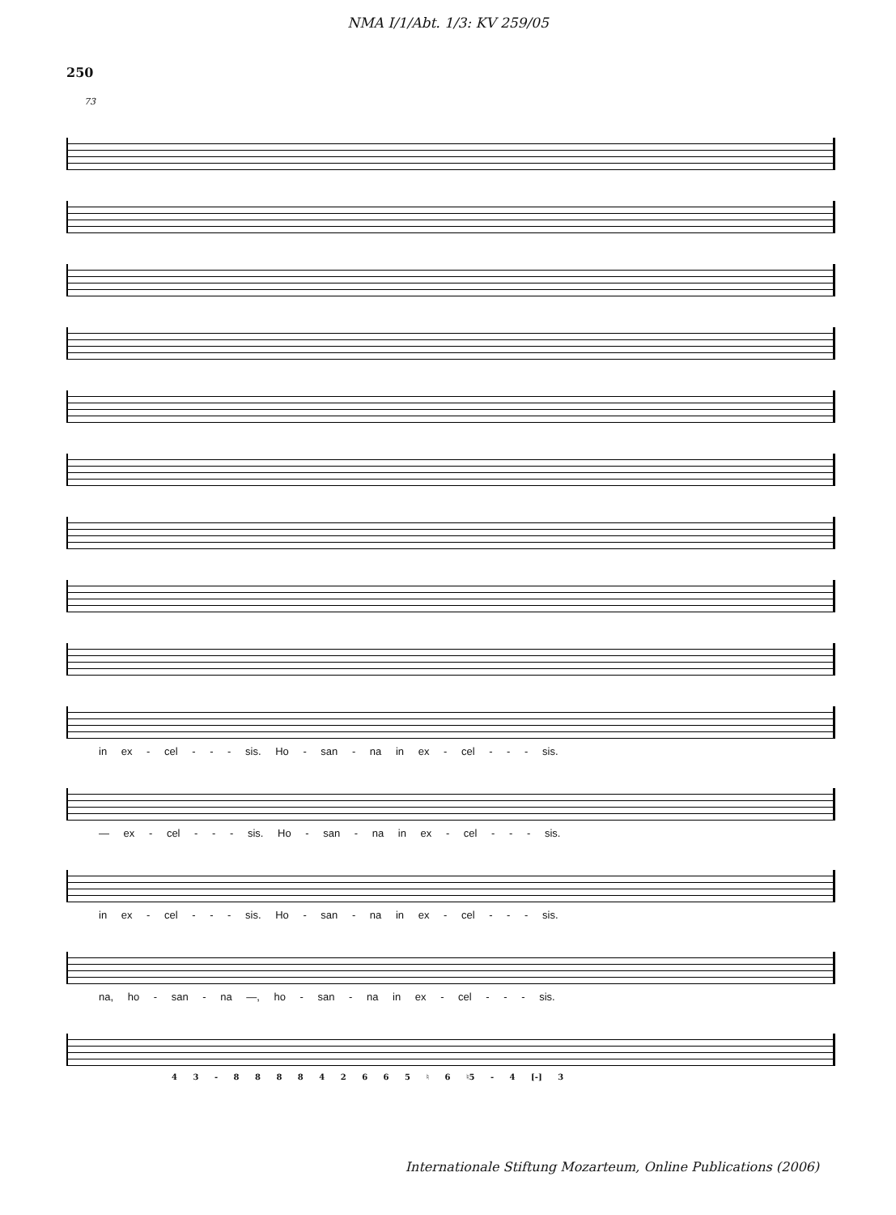NMA I/1/Abt. 1/3: KV 259/05
250
73
in ex - cel - - - sis. Ho - san - na in ex - cel - - - sis.
— ex - cel - - - sis. Ho - san - na in ex - cel - - - sis.
in ex - cel - - - sis. Ho - san - na in ex - cel - - - sis.
na, ho - san - na —, ho - san - na in ex - cel - - - sis.
4 3 - 8 8 8 8 4 2 6 6 5 ♮ 6 ♮5 - 4 [-] 3
Internationale Stiftung Mozarteum, Online Publications (2006)